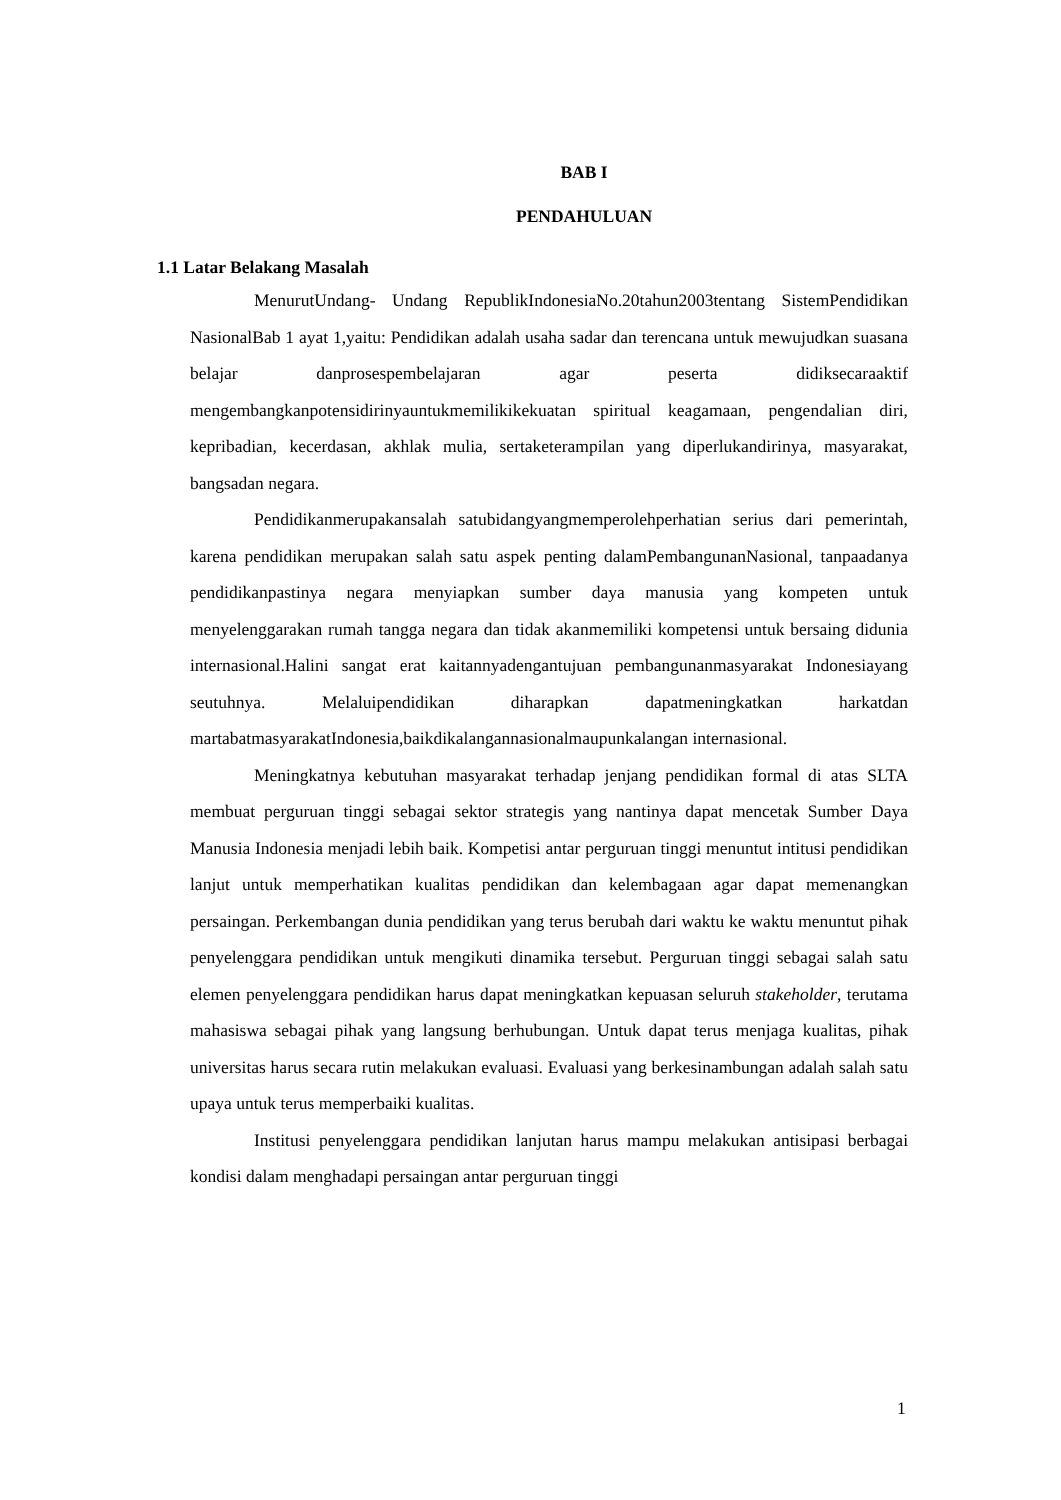BAB I
PENDAHULUAN
1.1 Latar Belakang Masalah
MenurutUndang- Undang RepublikIndonesiaNo.20tahun2003tentang SistemPendidikan NasionalBab 1 ayat 1,yaitu: Pendidikan adalah usaha sadar dan terencana untuk mewujudkan suasana belajar danprosespembelajaran agar peserta didiksecaraaktif mengembangkanpotensidirinyauntukmemilikikekuatan spiritual keagamaan, pengendalian diri, kepribadian, kecerdasan, akhlak mulia, sertaketerampilan yang diperlukandirinya, masyarakat, bangsadan negara.
Pendidikanmerupakansalah satubidangyangmemperolehperhatian serius dari pemerintah, karena pendidikan merupakan salah satu aspek penting dalamPembangunanNasional, tanpaadanya pendidikanpastinya negara menyiapkan sumber daya manusia yang kompeten untuk menyelenggarakan rumah tangga negara dan tidak akanmemiliki kompetensi untuk bersaing didunia internasional.Halini sangat erat kaitannyadengantujuan pembangunanmasyarakat Indonesiayang seutuhnya. Melaluipendidikan diharapkan dapatmeningkatkan harkatdan martabatmasyarakatIndonesia,baikdikalangannasionalmaupunkalangan internasional.
Meningkatnya kebutuhan masyarakat terhadap jenjang pendidikan formal di atas SLTA membuat perguruan tinggi sebagai sektor strategis yang nantinya dapat mencetak Sumber Daya Manusia Indonesia menjadi lebih baik. Kompetisi antar perguruan tinggi menuntut intitusi pendidikan lanjut untuk memperhatikan kualitas pendidikan dan kelembagaan agar dapat memenangkan persaingan. Perkembangan dunia pendidikan yang terus berubah dari waktu ke waktu menuntut pihak penyelenggara pendidikan untuk mengikuti dinamika tersebut. Perguruan tinggi sebagai salah satu elemen penyelenggara pendidikan harus dapat meningkatkan kepuasan seluruh stakeholder, terutama mahasiswa sebagai pihak yang langsung berhubungan. Untuk dapat terus menjaga kualitas, pihak universitas harus secara rutin melakukan evaluasi. Evaluasi yang berkesinambungan adalah salah satu upaya untuk terus memperbaiki kualitas.
Institusi penyelenggara pendidikan lanjutan harus mampu melakukan antisipasi berbagai kondisi dalam menghadapi persaingan antar perguruan tinggi
1